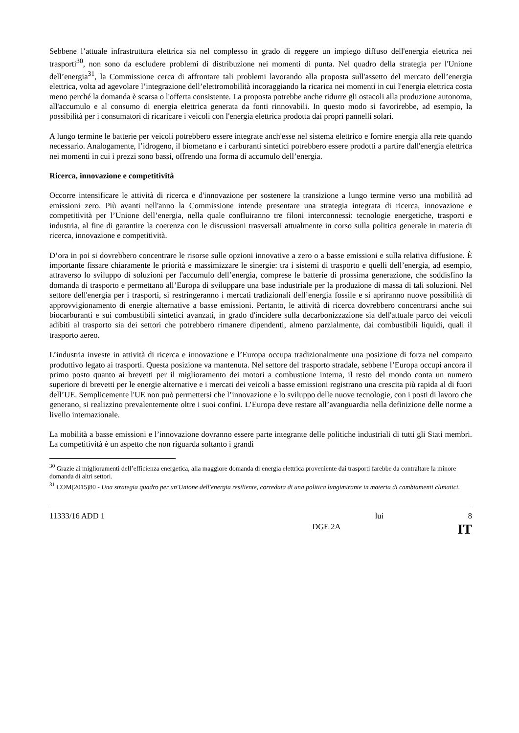Sebbene l’attuale infrastruttura elettrica sia nel complesso in grado di reggere un impiego diffuso dell'energia elettrica nei trasporti<sup>30</sup>, non sono da escludere problemi di distribuzione nei momenti di punta. Nel quadro della strategia per l'Unione dell’energia<sup>31</sup>, la Commissione cerca di affrontare tali problemi lavorando alla proposta sull'assetto del mercato dell’energia elettrica, volta ad agevolare l’integrazione dell’elettromobilità incoraggiando la ricarica nei momenti in cui l'energia elettrica costa meno perché la domanda è scarsa o l'offerta consistente. La proposta potrebbe anche ridurre gli ostacoli alla produzione autonoma, all'accumulo e al consumo di energia elettrica generata da fonti rinnovabili. In questo modo si favorirebbe, ad esempio, la possibilità per i consumatori di ricaricare i veicoli con l'energia elettrica prodotta dai propri pannelli solari.
A lungo termine le batterie per veicoli potrebbero essere integrate anch'esse nel sistema elettrico e fornire energia alla rete quando necessario. Analogamente, l’idrogeno, il biometano e i carburanti sintetici potrebbero essere prodotti a partire dall'energia elettrica nei momenti in cui i prezzi sono bassi, offrendo una forma di accumulo dell’energia.
Ricerca, innovazione e competitività
Occorre intensificare le attività di ricerca e d'innovazione per sostenere la transizione a lungo termine verso una mobilità ad emissioni zero. Più avanti nell'anno la Commissione intende presentare una strategia integrata di ricerca, innovazione e competitività per l’Unione dell’energia, nella quale confluiranno tre filoni interconnessi: tecnologie energetiche, trasporti e industria, al fine di garantire la coerenza con le discussioni trasversali attualmente in corso sulla politica generale in materia di ricerca, innovazione e competitività.
D’ora in poi si dovrebbero concentrare le risorse sulle opzioni innovative a zero o a basse emissioni e sulla relativa diffusione. È importante fissare chiaramente le priorità e massimizzare le sinergie: tra i sistemi di trasporto e quelli dell’energia, ad esempio, attraverso lo sviluppo di soluzioni per l'accumulo dell’energia, comprese le batterie di prossima generazione, che soddisfino la domanda di trasporto e permettano all’Europa di sviluppare una base industriale per la produzione di massa di tali soluzioni. Nel settore dell'energia per i trasporti, si restringeranno i mercati tradizionali dell’energia fossile e si apriranno nuove possibilità di approvvigionamento di energie alternative a basse emissioni. Pertanto, le attività di ricerca dovrebbero concentrarsi anche sui biocarburanti e sui combustibili sintetici avanzati, in grado d'incidere sulla decarbonizzazione sia dell'attuale parco dei veicoli adibiti al trasporto sia dei settori che potrebbero rimanere dipendenti, almeno parzialmente, dai combustibili liquidi, quali il trasporto aereo.
L’industria investe in attività di ricerca e innovazione e l’Europa occupa tradizionalmente una posizione di forza nel comparto produttivo legato ai trasporti. Questa posizione va mantenuta. Nel settore del trasporto stradale, sebbene l’Europa occupi ancora il primo posto quanto ai brevetti per il miglioramento dei motori a combustione interna, il resto del mondo conta un numero superiore di brevetti per le energie alternative e i mercati dei veicoli a basse emissioni registrano una crescita più rapida al di fuori dell’UE. Semplicemente l'UE non può permettersi che l’innovazione e lo sviluppo delle nuove tecnologie, con i posti di lavoro che generano, si realizzino prevalentemente oltre i suoi confini. L’Europa deve restare all’avanguardia nella definizione delle norme a livello internazionale.
La mobilità a basse emissioni e l’innovazione dovranno essere parte integrante delle politiche industriali di tutti gli Stati membri. La competitività è un aspetto che non riguarda soltanto i grandi
<sup>30</sup> Grazie ai miglioramenti dell’efficienza energetica, alla maggiore domanda di energia elettrica proveniente dai trasporti farebbe da contraltare la minore domanda di altri settori.
<sup>31</sup> COM(2015)80 - Una strategia quadro per un'Unione dell'energia resiliente, corredata di una politica lungimirante in materia di cambiamenti climatici.
11333/16 ADD 1 lui 8
x DGE 2A IT